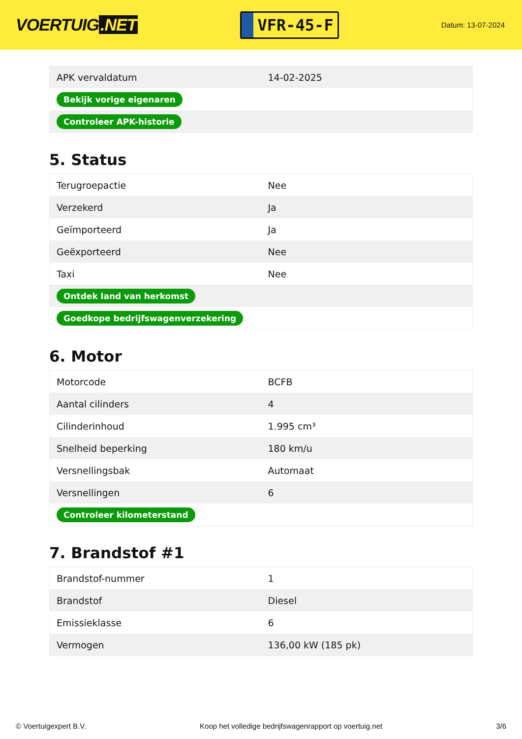VOERTUIG.NET
VFR-45-F
Datum: 13-07-2024
| APK vervaldatum | 14-02-2025 |
| Bekijk vorige eigenaren | |
| Controleer APK-historie | |
5. Status
| Terugroepactie | Nee |
| Verzekerd | Ja |
| Geïmporteerd | Ja |
| Geëxporteerd | Nee |
| Taxi | Nee |
| Ontdek land van herkomst | |
| Goedkope bedrijfswagenverzekering | |
6. Motor
| Motorcode | BCFB |
| Aantal cilinders | 4 |
| Cilinderinhoud | 1.995 cm³ |
| Snelheid beperking | 180 km/u |
| Versnellingsbak | Automaat |
| Versnellingen | 6 |
| Controleer kilometerstand | |
7. Brandstof #1
| Brandstof-nummer | 1 |
| Brandstof | Diesel |
| Emissieklasse | 6 |
| Vermogen | 136,00 kW (185 pk) |
© Voertuigexpert B.V. Koop het volledige bedrijfswagenrapport op voertuig.net 3/6